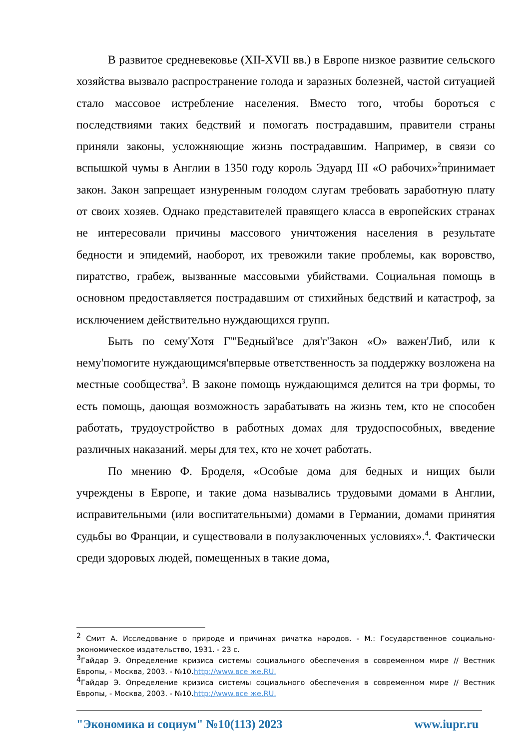В развитое средневековье (XII-XVII вв.) в Европе низкое развитие сельского хозяйства вызвало распространение голода и заразных болезней, частой ситуацией стало массовое истребление населения. Вместо того, чтобы бороться с последствиями таких бедствий и помогать пострадавшим, правители страны приняли законы, усложняющие жизнь пострадавшим. Например, в связи со вспышкой чумы в Англии в 1350 году король Эдуард III «О рабочих»<sup>2</sup>принимает закон. Закон запрещает изнуренным голодом слугам требовать заработную плату от своих хозяев. Однако представителей правящего класса в европейских странах не интересовали причины массового уничтожения населения в результате бедности и эпидемий, наоборот, их тревожили такие проблемы, как воровство, пиратство, грабеж, вызванные массовыми убийствами. Социальная помощь в основном предоставляется пострадавшим от стихийных бедствий и катастроф, за исключением действительно нуждающихся групп.
Быть по сему'Хотя Г'"Бедный'все для'г'Закон «О» важен'Либ, или к нему'помогите нуждающимся'впервые ответственность за поддержку возложена на местные сообщества<sup>3</sup>. В законе помощь нуждающимся делится на три формы, то есть помощь, дающая возможность зарабатывать на жизнь тем, кто не способен работать, трудоустройство в работных домах для трудоспособных, введение различных наказаний. меры для тех, кто не хочет работать.
По мнению Ф. Броделя, «Особые дома для бедных и нищих были учреждены в Европе, и такие дома назывались трудовыми домами в Англии, исправительными (или воспитательными) домами в Германии, домами принятия судьбы во Франции, и существовали в полузаключенных условиях».<sup>4</sup>. Фактически среди здоровых людей, помещенных в такие дома,
<sup>2</sup> Смит А. Исследование о природе и причинах ричатка народов. - М.: Государственное социально-экономическое издательство, 1931. - 23 с.
<sup>3</sup> Гайдар Э. Определение кризиса системы социального обеспечения в современном мире // Вестник Европы, - Москва, 2003. - №10.http://www.все же.RU.
<sup>4</sup> Гайдар Э. Определение кризиса системы социального обеспечения в современном мире // Вестник Европы, - Москва, 2003. - №10.http://www.все же.RU.
"Экономика и социум" №10(113) 2023 www.iupr.ru